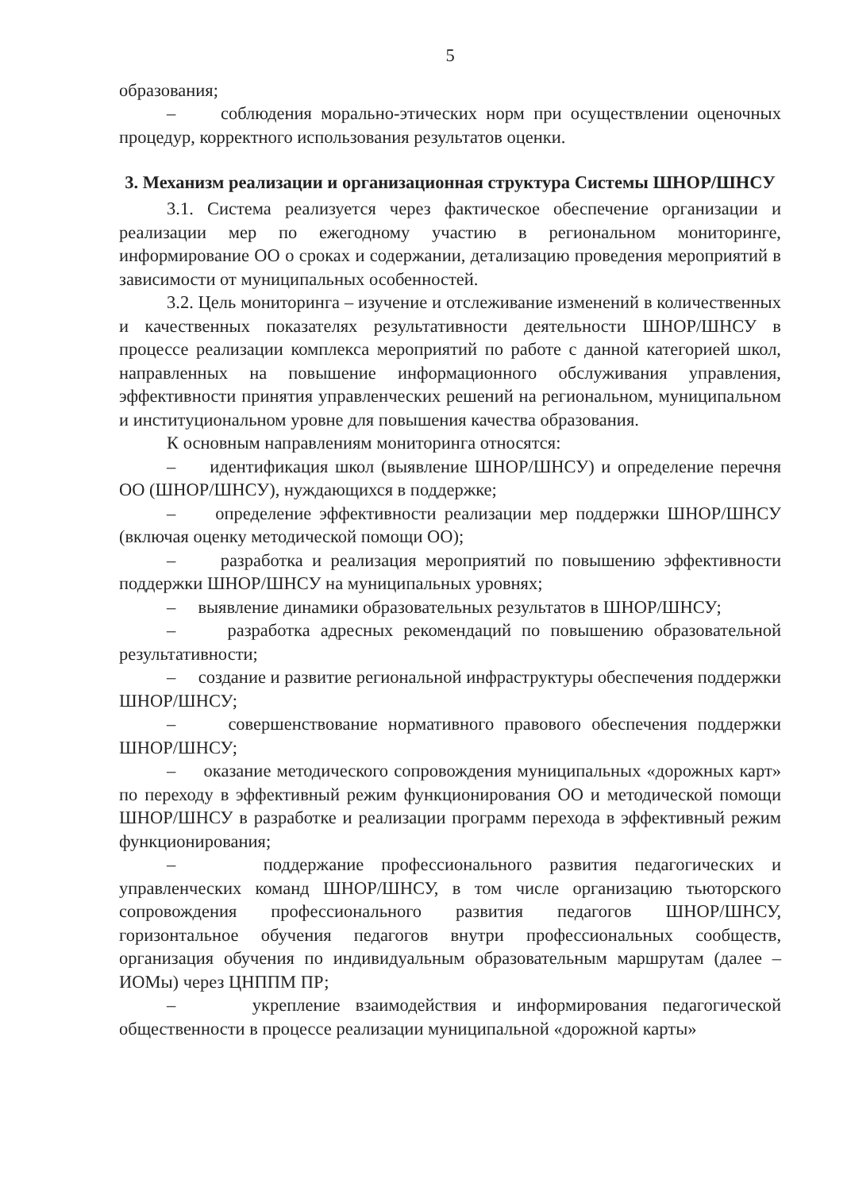5
образования;
– соблюдения морально-этических норм при осуществлении оценочных процедур, корректного использования результатов оценки.
3. Механизм реализации и организационная структура Системы ШНОР/ШНСУ
3.1. Система реализуется через фактическое обеспечение организации и реализации мер по ежегодному участию в региональном мониторинге, информирование ОО о сроках и содержании, детализацию проведения мероприятий в зависимости от муниципальных особенностей.
3.2. Цель мониторинга – изучение и отслеживание изменений в количественных и качественных показателях результативности деятельности ШНОР/ШНСУ в процессе реализации комплекса мероприятий по работе с данной категорией школ, направленных на повышение информационного обслуживания управления, эффективности принятия управленческих решений на региональном, муниципальном и институциональном уровне для повышения качества образования.
К основным направлениям мониторинга относятся:
– идентификация школ (выявление ШНОР/ШНСУ) и определение перечня ОО (ШНОР/ШНСУ), нуждающихся в поддержке;
– определение эффективности реализации мер поддержки ШНОР/ШНСУ (включая оценку методической помощи ОО);
– разработка и реализация мероприятий по повышению эффективности поддержки ШНОР/ШНСУ на муниципальных уровнях;
– выявление динамики образовательных результатов в ШНОР/ШНСУ;
– разработка адресных рекомендаций по повышению образовательной результативности;
– создание и развитие региональной инфраструктуры обеспечения поддержки ШНОР/ШНСУ;
– совершенствование нормативного правового обеспечения поддержки ШНОР/ШНСУ;
– оказание методического сопровождения муниципальных «дорожных карт» по переходу в эффективный режим функционирования ОО и методической помощи ШНОР/ШНСУ в разработке и реализации программ перехода в эффективный режим функционирования;
– поддержание профессионального развития педагогических и управленческих команд ШНОР/ШНСУ, в том числе организацию тьюторского сопровождения профессионального развития педагогов ШНОР/ШНСУ, горизонтальное обучения педагогов внутри профессиональных сообществ, организация обучения по индивидуальным образовательным маршрутам (далее – ИОМы) через ЦНППМ ПР;
– укрепление взаимодействия и информирования педагогической общественности в процессе реализации муниципальной «дорожной карты»